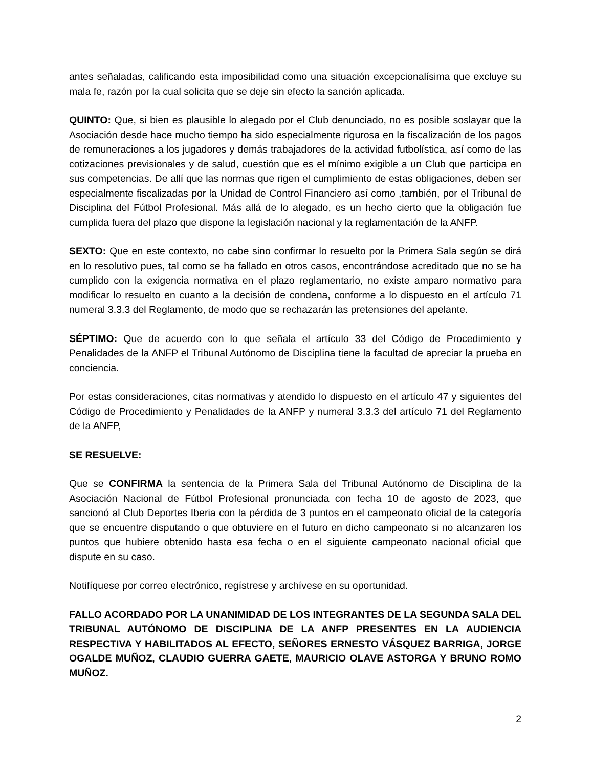antes señaladas, calificando esta imposibilidad como una situación excepcionalísima que excluye su mala fe, razón por la cual solicita que se deje sin efecto la sanción aplicada.
QUINTO: Que, si bien es plausible lo alegado por el Club denunciado, no es posible soslayar que la Asociación desde hace mucho tiempo ha sido especialmente rigurosa en la fiscalización de los pagos de remuneraciones a los jugadores y demás trabajadores de la actividad futbolística, así como de las cotizaciones previsionales y de salud, cuestión que es el mínimo exigible a un Club que participa en sus competencias. De allí que las normas que rigen el cumplimiento de estas obligaciones, deben ser especialmente fiscalizadas por la Unidad de Control Financiero así como ,también, por el Tribunal de Disciplina del Fútbol Profesional. Más allá de lo alegado, es un hecho cierto que la obligación fue cumplida fuera del plazo que dispone la legislación nacional y la reglamentación de la ANFP.
SEXTO: Que en este contexto, no cabe sino confirmar lo resuelto por la Primera Sala según se dirá en lo resolutivo pues, tal como se ha fallado en otros casos, encontrándose acreditado que no se ha cumplido con la exigencia normativa en el plazo reglamentario, no existe amparo normativo para modificar lo resuelto en cuanto a la decisión de condena, conforme a lo dispuesto en el artículo 71 numeral 3.3.3 del Reglamento, de modo que se rechazarán las pretensiones del apelante.
SÉPTIMO: Que de acuerdo con lo que señala el artículo 33 del Código de Procedimiento y Penalidades de la ANFP el Tribunal Autónomo de Disciplina tiene la facultad de apreciar la prueba en conciencia.
Por estas consideraciones, citas normativas y atendido lo dispuesto en el artículo 47 y siguientes del Código de Procedimiento y Penalidades de la ANFP y numeral 3.3.3 del artículo 71 del Reglamento de la ANFP,
SE RESUELVE:
Que se CONFIRMA la sentencia de la Primera Sala del Tribunal Autónomo de Disciplina de la Asociación Nacional de Fútbol Profesional pronunciada con fecha 10 de agosto de 2023, que sancionó al Club Deportes Iberia con la pérdida de 3 puntos en el campeonato oficial de la categoría que se encuentre disputando o que obtuviere en el futuro en dicho campeonato si no alcanzaren los puntos que hubiere obtenido hasta esa fecha o en el siguiente campeonato nacional oficial que dispute en su caso.
Notifíquese por correo electrónico, regístrese y archívese en su oportunidad.
FALLO ACORDADO POR LA UNANIMIDAD DE LOS INTEGRANTES DE LA SEGUNDA SALA DEL TRIBUNAL AUTÓNOMO DE DISCIPLINA DE LA ANFP PRESENTES EN LA AUDIENCIA RESPECTIVA Y HABILITADOS AL EFECTO, SEÑORES ERNESTO VÁSQUEZ BARRIGA, JORGE OGALDE MUÑOZ, CLAUDIO GUERRA GAETE, MAURICIO OLAVE ASTORGA Y BRUNO ROMO MUÑOZ.
2